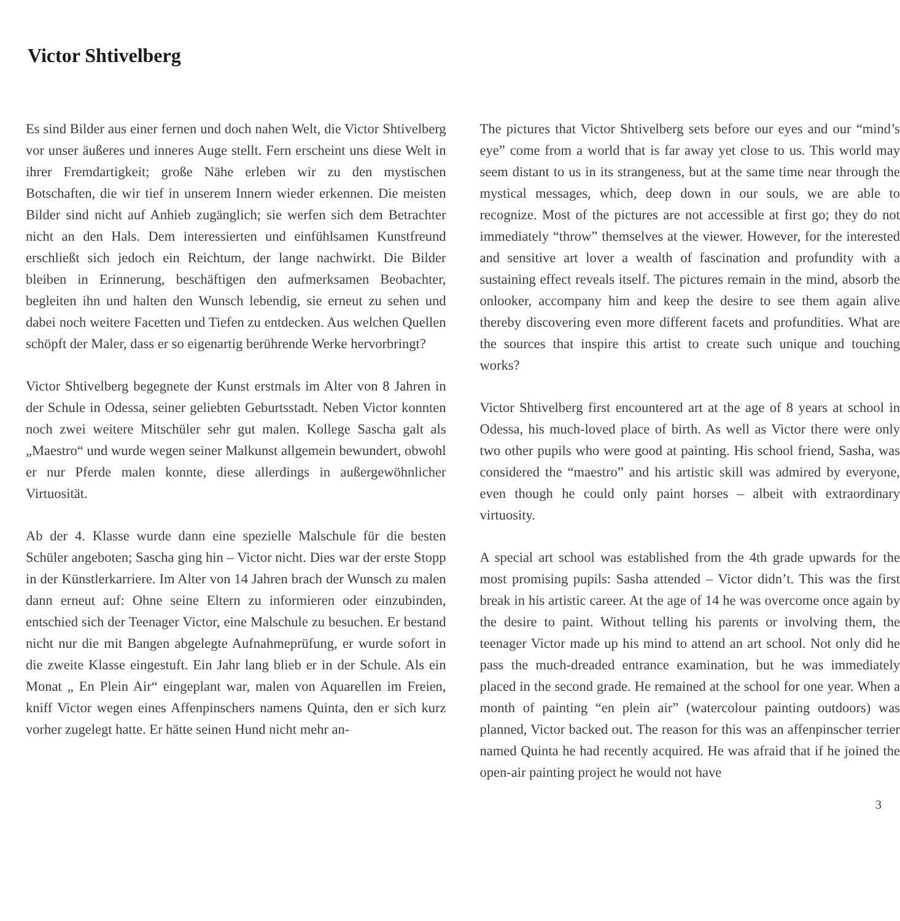Victor Shtivelberg
Es sind Bilder aus einer fernen und doch nahen Welt, die Victor Shtivelberg vor unser äußeres und inneres Auge stellt. Fern erscheint uns diese Welt in ihrer Fremdartigkeit; große Nähe erleben wir zu den mystischen Botschaften, die wir tief in unserem Innern wieder erkennen. Die meisten Bilder sind nicht auf Anhieb zugänglich; sie werfen sich dem Betrachter nicht an den Hals. Dem interessierten und einfühlsamen Kunstfreund erschließt sich jedoch ein Reichtum, der lange nachwirkt. Die Bilder bleiben in Erinnerung, beschäftigen den aufmerksamen Beobachter, begleiten ihn und halten den Wunsch lebendig, sie erneut zu sehen und dabei noch weitere Facetten und Tiefen zu entdecken. Aus welchen Quellen schöpft der Maler, dass er so eigenartig berührende Werke hervorbringt?
Victor Shtivelberg begegnete der Kunst erstmals im Alter von 8 Jahren in der Schule in Odessa, seiner geliebten Geburtsstadt. Neben Victor konnten noch zwei weitere Mitschüler sehr gut malen. Kollege Sascha galt als „Maestro“ und wurde wegen seiner Malkunst allgemein bewundert, obwohl er nur Pferde malen konnte, diese allerdings in außergewöhnlicher Virtuosität.
Ab der 4. Klasse wurde dann eine spezielle Malschule für die besten Schüler angeboten; Sascha ging hin – Victor nicht. Dies war der erste Stopp in der Künstlerkarriere. Im Alter von 14 Jahren brach der Wunsch zu malen dann erneut auf: Ohne seine Eltern zu informieren oder einzubinden, entschied sich der Teenager Victor, eine Malschule zu besuchen. Er bestand nicht nur die mit Bangen abgelegte Aufnahmeprüfung, er wurde sofort in die zweite Klasse eingestuft. Ein Jahr lang blieb er in der Schule. Als ein Monat „ En Plein Air“ eingeplant war, malen von Aquarellen im Freien, kniff Victor wegen eines Affenpinschers namens Quinta, den er sich kurz vorher zugelegt hatte. Er hätte seinen Hund nicht mehr an-
The pictures that Victor Shtivelberg sets before our eyes and our “mind’s eye” come from a world that is far away yet close to us. This world may seem distant to us in its strangeness, but at the same time near through the mystical messages, which, deep down in our souls, we are able to recognize. Most of the pictures are not accessible at first go; they do not immediately “throw” themselves at the viewer. However, for the interested and sensitive art lover a wealth of fascination and profundity with a sustaining effect reveals itself. The pictures remain in the mind, absorb the onlooker, accompany him and keep the desire to see them again alive thereby discovering even more different facets and profundities. What are the sources that inspire this artist to create such unique and touching works?
Victor Shtivelberg first encountered art at the age of 8 years at school in Odessa, his much-loved place of birth. As well as Victor there were only two other pupils who were good at painting. His school friend, Sasha, was considered the “maestro” and his artistic skill was admired by everyone, even though he could only paint horses – albeit with extraordinary virtuosity.
A special art school was established from the 4th grade upwards for the most promising pupils: Sasha attended – Victor didn’t. This was the first break in his artistic career. At the age of 14 he was overcome once again by the desire to paint. Without telling his parents or involving them, the teenager Victor made up his mind to attend an art school. Not only did he pass the much-dreaded entrance examination, but he was immediately placed in the second grade. He remained at the school for one year. When a month of painting “en plein air” (watercolour painting outdoors) was planned, Victor backed out. The reason for this was an affenpinscher terrier named Quinta he had recently acquired. He was afraid that if he joined the open-air painting project he would not have
3